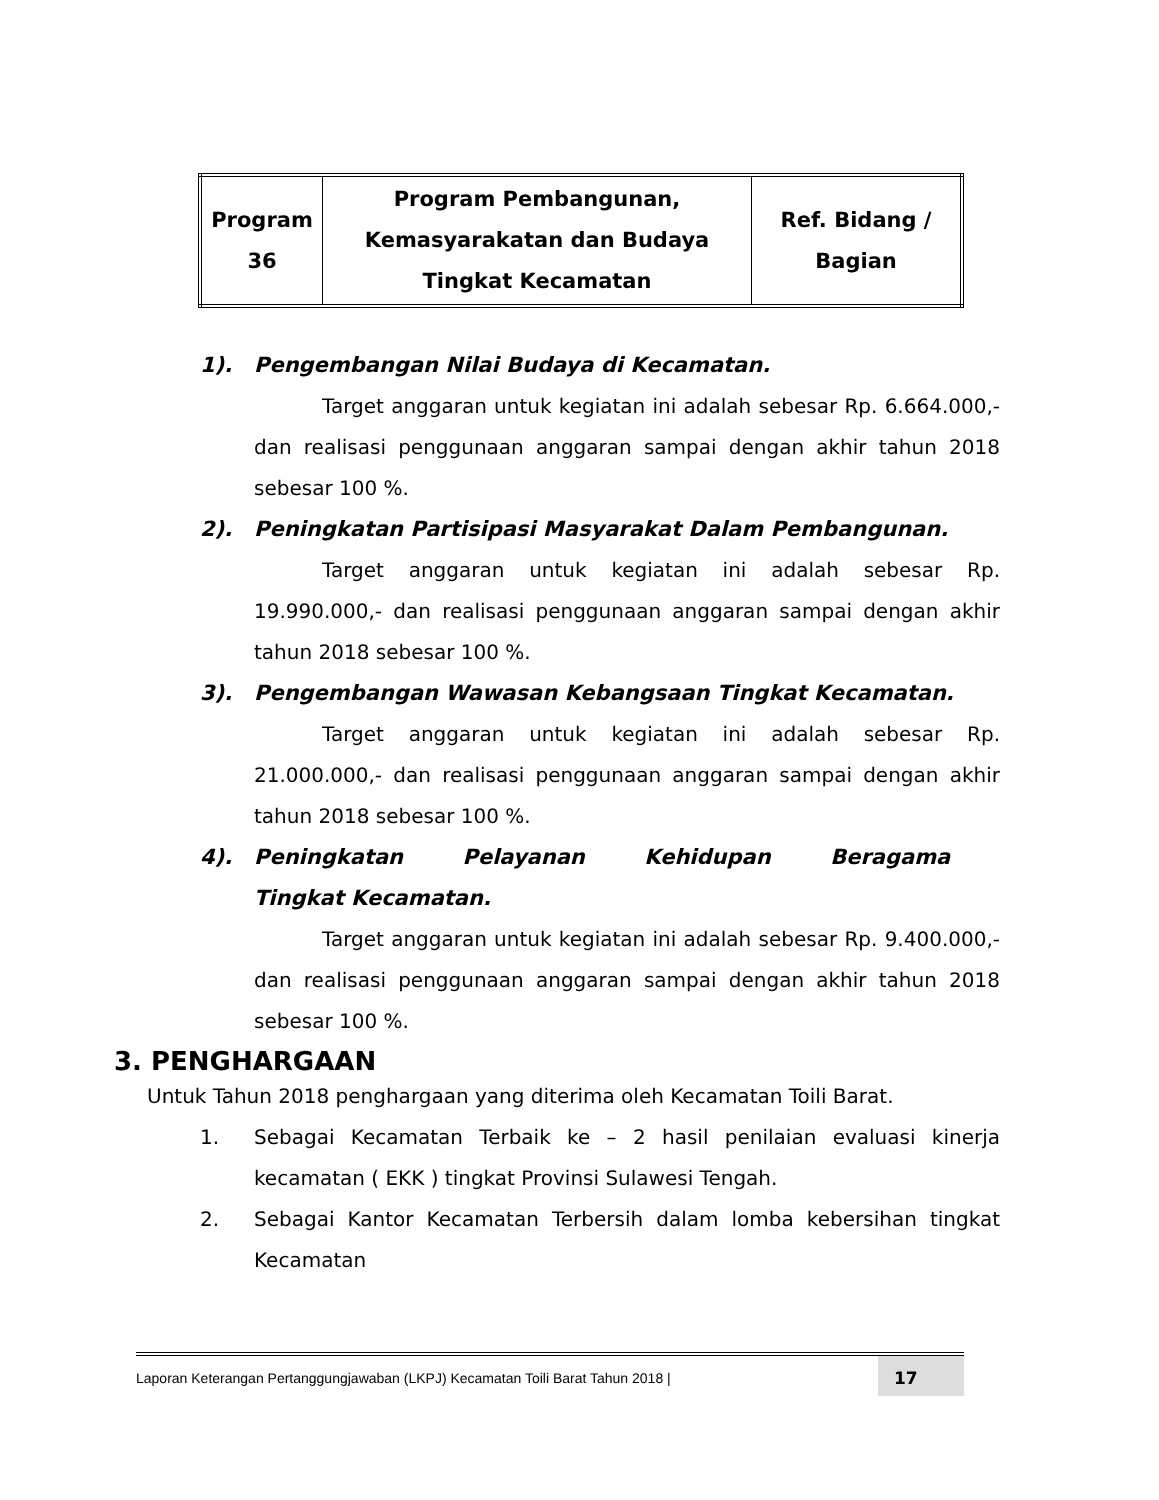| Program 36 | Program Pembangunan, Kemasyarakatan dan Budaya Tingkat Kecamatan | Ref. Bidang / Bagian |
1). Pengembangan Nilai Budaya di Kecamatan.
Target anggaran untuk kegiatan ini adalah sebesar Rp. 6.664.000,- dan realisasi penggunaan anggaran sampai dengan akhir tahun 2018 sebesar 100 %.
2). Peningkatan Partisipasi Masyarakat Dalam Pembangunan.
Target anggaran untuk kegiatan ini adalah sebesar Rp. 19.990.000,- dan realisasi penggunaan anggaran sampai dengan akhir tahun 2018 sebesar 100 %.
3). Pengembangan Wawasan Kebangsaan Tingkat Kecamatan.
Target anggaran untuk kegiatan ini adalah sebesar Rp. 21.000.000,- dan realisasi penggunaan anggaran sampai dengan akhir tahun 2018 sebesar 100 %.
4). Peningkatan Pelayanan Kehidupan Beragama Tingkat Kecamatan.
Target anggaran untuk kegiatan ini adalah sebesar Rp. 9.400.000,- dan realisasi penggunaan anggaran sampai dengan akhir tahun 2018 sebesar 100 %.
3. PENGHARGAAN
Untuk Tahun 2018 penghargaan yang diterima oleh Kecamatan Toili Barat.
1. Sebagai Kecamatan Terbaik ke – 2 hasil penilaian evaluasi kinerja kecamatan ( EKK ) tingkat Provinsi Sulawesi Tengah.
2. Sebagai Kantor Kecamatan Terbersih dalam lomba kebersihan tingkat Kecamatan
Laporan Keterangan Pertanggungjawaban (LKPJ) Kecamatan Toili Barat Tahun 2018 | 17